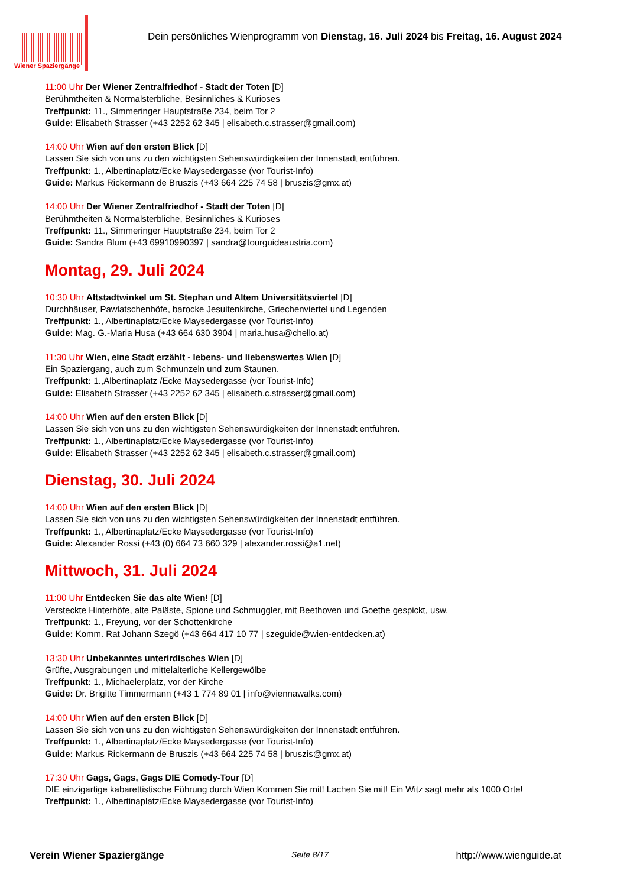Wiener Spaziergänge
Dein persönliches Wienprogramm von Dienstag, 16. Juli 2024 bis Freitag, 16. August 2024
11:00 Uhr Der Wiener Zentralfriedhof - Stadt der Toten [D]
Berühmtheiten & Normalsterbliche, Besinnliches & Kurioses
Treffpunkt: 11., Simmeringer Hauptstraße 234, beim Tor 2
Guide: Elisabeth Strasser (+43 2252 62 345 | elisabeth.c.strasser@gmail.com)
14:00 Uhr Wien auf den ersten Blick [D]
Lassen Sie sich von uns zu den wichtigsten Sehenswürdigkeiten der Innenstadt entführen.
Treffpunkt: 1., Albertinaplatz/Ecke Maysedergasse (vor Tourist-Info)
Guide: Markus Rickermann de Bruszis (+43 664 225 74 58 | bruszis@gmx.at)
14:00 Uhr Der Wiener Zentralfriedhof - Stadt der Toten [D]
Berühmtheiten & Normalsterbliche, Besinnliches & Kurioses
Treffpunkt: 11., Simmeringer Hauptstraße 234, beim Tor 2
Guide: Sandra Blum (+43 69910990397 | sandra@tourguideaustria.com)
Montag, 29. Juli 2024
10:30 Uhr Altstadtwinkel um St. Stephan und Altem Universitätsviertel [D]
Durchhäuser, Pawlatschenhöfe, barocke Jesuitenkirche, Griechenviertel und Legenden
Treffpunkt: 1., Albertinaplatz/Ecke Maysedergasse (vor Tourist-Info)
Guide: Mag. G.-Maria Husa (+43 664 630 3904 | maria.husa@chello.at)
11:30 Uhr Wien, eine Stadt erzählt - lebens- und liebenswertes Wien [D]
Ein Spaziergang, auch zum Schmunzeln und zum Staunen.
Treffpunkt: 1.,Albertinaplatz /Ecke Maysedergasse (vor Tourist-Info)
Guide: Elisabeth Strasser (+43 2252 62 345 | elisabeth.c.strasser@gmail.com)
14:00 Uhr Wien auf den ersten Blick [D]
Lassen Sie sich von uns zu den wichtigsten Sehenswürdigkeiten der Innenstadt entführen.
Treffpunkt: 1., Albertinaplatz/Ecke Maysedergasse (vor Tourist-Info)
Guide: Elisabeth Strasser (+43 2252 62 345 | elisabeth.c.strasser@gmail.com)
Dienstag, 30. Juli 2024
14:00 Uhr Wien auf den ersten Blick [D]
Lassen Sie sich von uns zu den wichtigsten Sehenswürdigkeiten der Innenstadt entführen.
Treffpunkt: 1., Albertinaplatz/Ecke Maysedergasse (vor Tourist-Info)
Guide: Alexander Rossi (+43 (0) 664 73 660 329 | alexander.rossi@a1.net)
Mittwoch, 31. Juli 2024
11:00 Uhr Entdecken Sie das alte Wien! [D]
Versteckte Hinterhöfe, alte Paläste, Spione und Schmuggler, mit Beethoven und Goethe gespickt, usw.
Treffpunkt: 1., Freyung, vor der Schottenkirche
Guide: Komm. Rat Johann Szegö (+43 664 417 10 77 | szeguide@wien-entdecken.at)
13:30 Uhr Unbekanntes unterirdisches Wien [D]
Grüfte, Ausgrabungen und mittelalterliche Kellergewölbe
Treffpunkt: 1., Michaelerplatz, vor der Kirche
Guide: Dr. Brigitte Timmermann (+43 1 774 89 01 | info@viennawalks.com)
14:00 Uhr Wien auf den ersten Blick [D]
Lassen Sie sich von uns zu den wichtigsten Sehenswürdigkeiten der Innenstadt entführen.
Treffpunkt: 1., Albertinaplatz/Ecke Maysedergasse (vor Tourist-Info)
Guide: Markus Rickermann de Bruszis (+43 664 225 74 58 | bruszis@gmx.at)
17:30 Uhr Gags, Gags, Gags DIE Comedy-Tour [D]
DIE einzigartige kabarettistische Führung durch Wien Kommen Sie mit! Lachen Sie mit! Ein Witz sagt mehr als 1000 Orte!
Treffpunkt: 1., Albertinaplatz/Ecke Maysedergasse (vor Tourist-Info)
Verein Wiener Spaziergänge Seite 8/17 http://www.wienguide.at